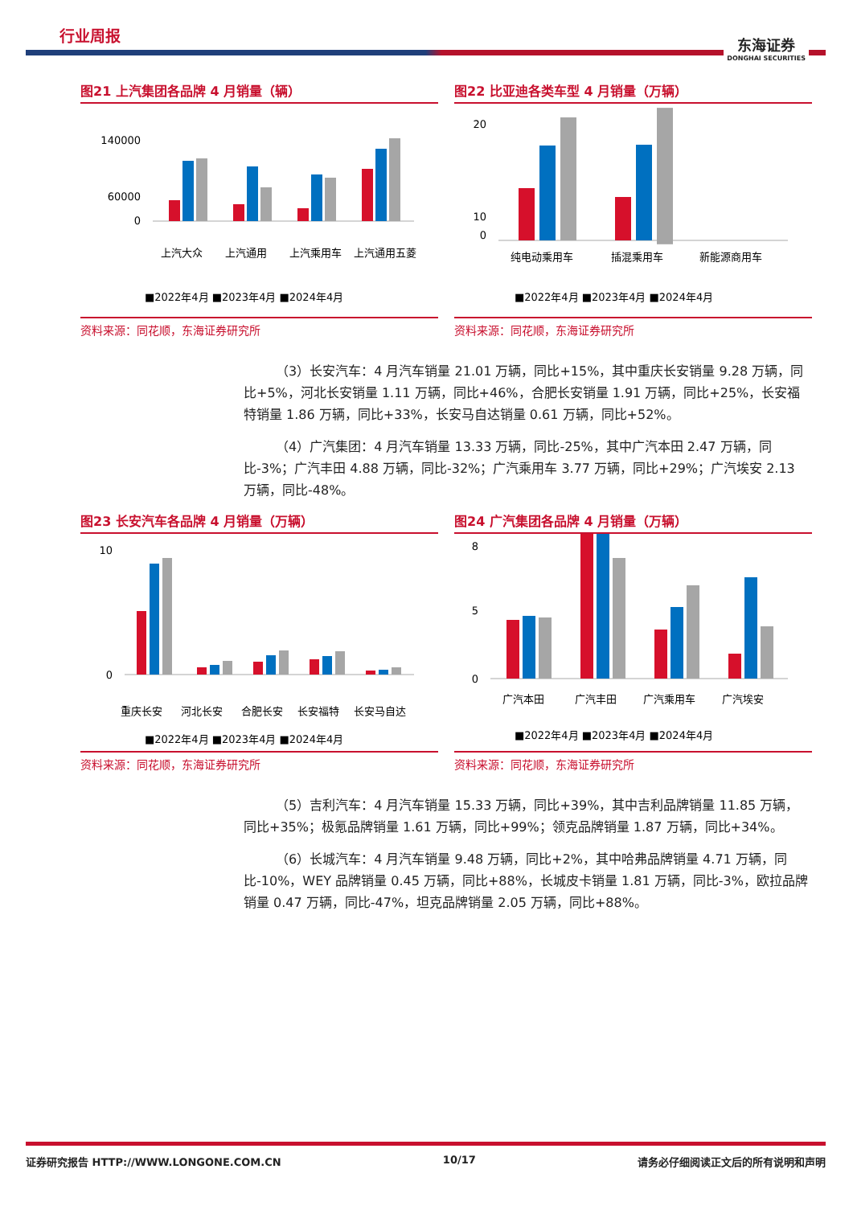行业周报
东海证券
DONGHAI SECURITIES
图21 上汽集团各品牌 4 月销量（辆）
140000
60000
0
上汽大众
上汽通用
上汽乘用车
上汽通用五菱
■2022年4月 ■2023年4月 ■2024年4月
资料来源：同花顺，东海证券研究所
图22 比亚迪各类车型 4 月销量（万辆）
20
10
0
纯电动乘用车
插混乘用车
新能源商用车
■2022年4月 ■2023年4月 ■2024年4月
资料来源：同花顺，东海证券研究所
（3）长安汽车：4 月汽车销量 21.01 万辆，同比+15%，其中重庆长安销量 9.28 万辆，同比+5%，河北长安销量 1.11 万辆，同比+46%，合肥长安销量 1.91 万辆，同比+25%，长安福特销量 1.86 万辆，同比+33%，长安马自达销量 0.61 万辆，同比+52%。
（4）广汽集团：4 月汽车销量 13.33 万辆，同比-25%，其中广汽本田 2.47 万辆，同比-3%；广汽丰田 4.88 万辆，同比-32%；广汽乘用车 3.77 万辆，同比+29%；广汽埃安 2.13 万辆，同比-48%。
图23 长安汽车各品牌 4 月销量（万辆）
10
0
重庆长安
河北长安
合肥长安
长安福特
长安马自达
■2022年4月 ■2023年4月 ■2024年4月
资料来源：同花顺，东海证券研究所
图24 广汽集团各品牌 4 月销量（万辆）
8
5
0
广汽本田
广汽丰田
广汽乘用车
广汽埃安
■2022年4月 ■2023年4月 ■2024年4月
资料来源：同花顺，东海证券研究所
（5）吉利汽车：4 月汽车销量 15.33 万辆，同比+39%，其中吉利品牌销量 11.85 万辆，同比+35%；极氪品牌销量 1.61 万辆，同比+99%；领克品牌销量 1.87 万辆，同比+34%。
（6）长城汽车：4 月汽车销量 9.48 万辆，同比+2%，其中哈弗品牌销量 4.71 万辆，同比-10%，WEY 品牌销量 0.45 万辆，同比+88%，长城皮卡销量 1.81 万辆，同比-3%，欧拉品牌销量 0.47 万辆，同比-47%，坦克品牌销量 2.05 万辆，同比+88%。
证券研究报告 HTTP://WWW.LONGONE.COM.CN 10/17 请务必仔细阅读正文后的所有说明和声明